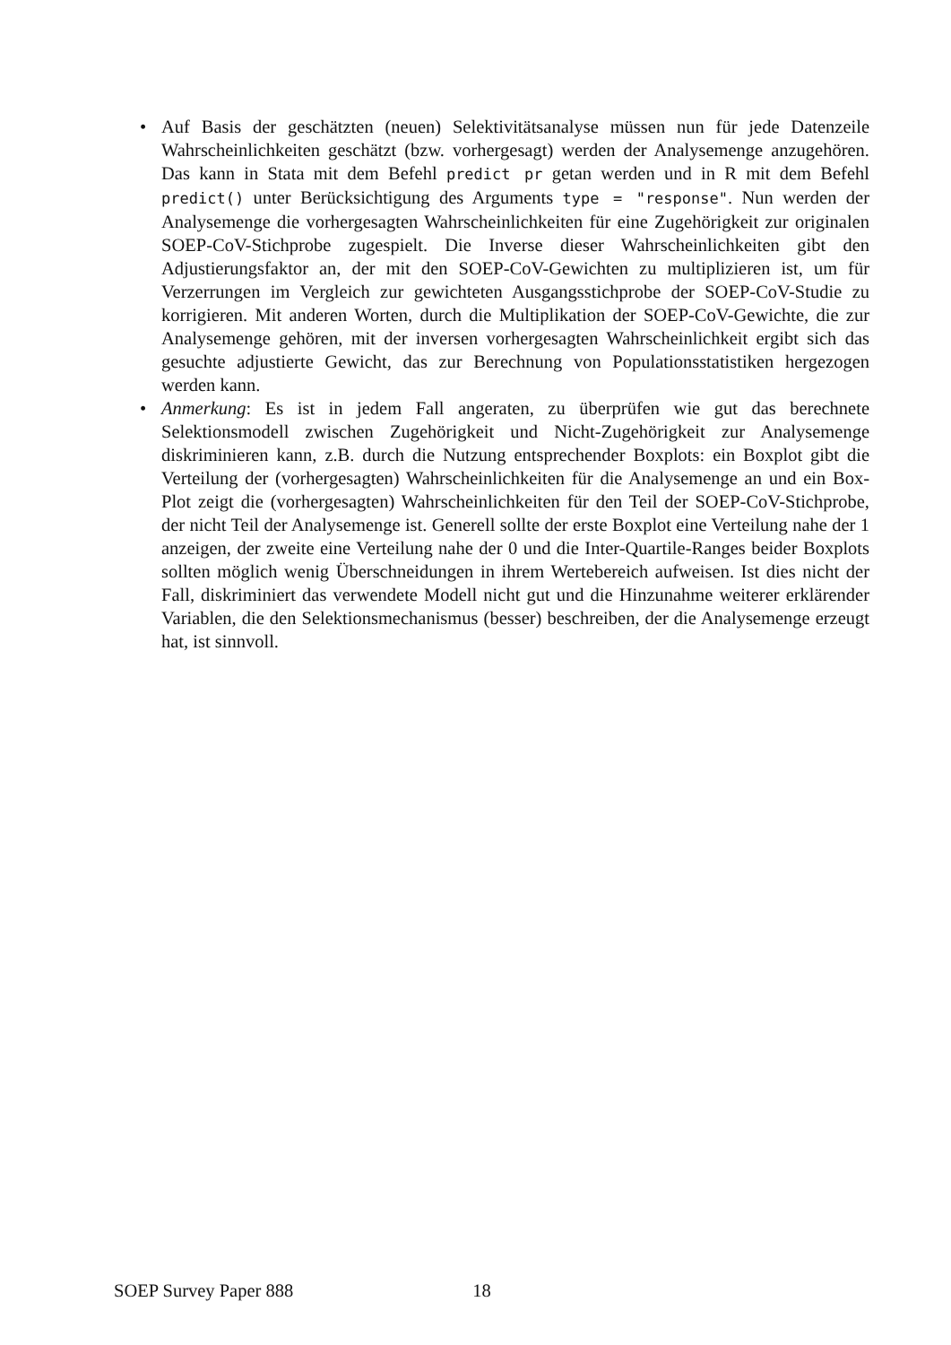• Auf Basis der geschätzten (neuen) Selektivitätsanalyse müssen nun für jede Datenzeile Wahrscheinlichkeiten geschätzt (bzw. vorhergesagt) werden der Analysemenge anzugehören. Das kann in Stata mit dem Befehl predict pr getan werden und in R mit dem Befehl predict() unter Berücksichtigung des Arguments type = "response". Nun werden der Analysemenge die vorhergesagten Wahrscheinlichkeiten für eine Zugehörigkeit zur originalen SOEP-CoV-Stichprobe zugespielt. Die Inverse dieser Wahrscheinlichkeiten gibt den Adjustierungsfaktor an, der mit den SOEP-CoV-Gewichten zu multiplizieren ist, um für Verzerrungen im Vergleich zur gewichteten Ausgangsstichprobe der SOEP-CoV-Studie zu korrigieren. Mit anderen Worten, durch die Multiplikation der SOEP-CoV-Gewichte, die zur Analysemenge gehören, mit der inversen vorhergesagten Wahrscheinlichkeit ergibt sich das gesuchte adjustierte Gewicht, das zur Berechnung von Populationsstatistiken hergezogen werden kann.
• Anmerkung: Es ist in jedem Fall angeraten, zu überprüfen wie gut das berechnete Selektionsmodell zwischen Zugehörigkeit und Nicht-Zugehörigkeit zur Analysemenge diskriminieren kann, z.B. durch die Nutzung entsprechender Boxplots: ein Boxplot gibt die Verteilung der (vorhergesagten) Wahrscheinlichkeiten für die Analysemenge an und ein Box-Plot zeigt die (vorhergesagten) Wahrscheinlichkeiten für den Teil der SOEP-CoV-Stichprobe, der nicht Teil der Analysemenge ist. Generell sollte der erste Boxplot eine Verteilung nahe der 1 anzeigen, der zweite eine Verteilung nahe der 0 und die Inter-Quartile-Ranges beider Boxplots sollten möglich wenig Überschneidungen in ihrem Wertebereich aufweisen. Ist dies nicht der Fall, diskriminiert das verwendete Modell nicht gut und die Hinzunahme weiterer erklärender Variablen, die den Selektionsmechanismus (besser) beschreiben, der die Analysemenge erzeugt hat, ist sinnvoll.
SOEP Survey Paper 888 18